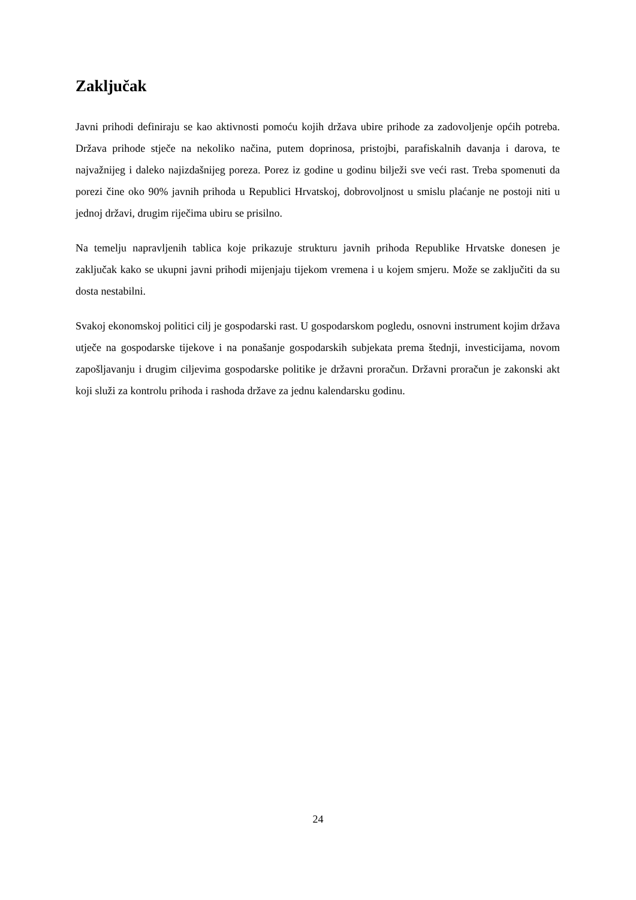Zaključak
Javni prihodi definiraju se kao aktivnosti pomoću kojih država ubire prihode za zadovoljenje općih potreba. Država prihode stječe na nekoliko načina, putem doprinosa, pristojbi, parafiskalnih davanja i darova, te najvažnijeg i daleko najizdašnijeg poreza. Porez iz godine u godinu bilježi sve veći rast. Treba spomenuti da porezi čine oko 90% javnih prihoda u Republici Hrvatskoj, dobrovoljnost u smislu plaćanje ne postoji niti u jednoj državi, drugim riječima ubiru se prisilno.
Na temelju napravljenih tablica koje prikazuje strukturu javnih prihoda Republike Hrvatske donesen je zaključak kako se ukupni javni prihodi mijenjaju tijekom vremena i u kojem smjeru. Može se zaključiti da su dosta nestabilni.
Svakoj ekonomskoj politici cilj je gospodarski rast. U gospodarskom pogledu, osnovni instrument kojim država utječe na gospodarske tijekove i na ponašanje gospodarskih subjekata prema štednji, investicijama, novom zapošljavanju i drugim ciljevima gospodarske politike je državni proračun. Državni proračun je zakonski akt koji služi za kontrolu prihoda i rashoda države za jednu kalendarsku godinu.
24